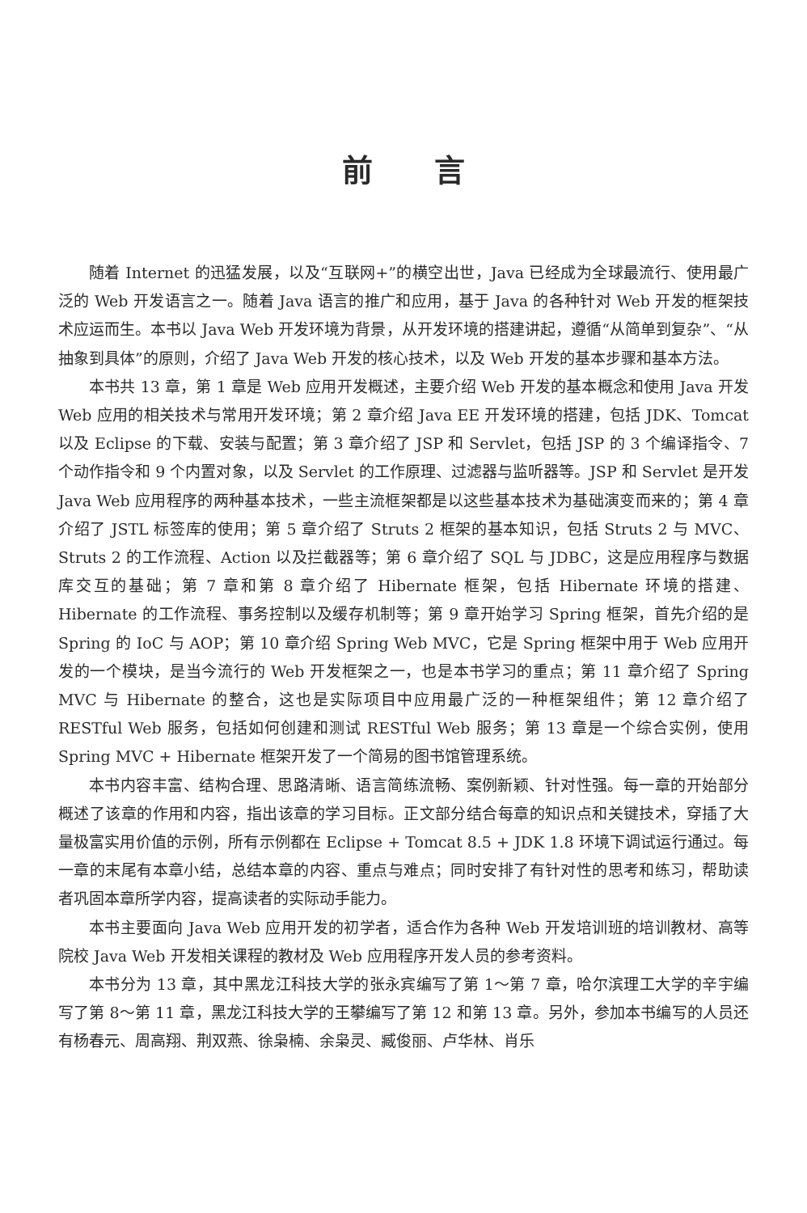前言
随着 Internet 的迅猛发展，以及“互联网+”的横空出世，Java 已经成为全球最流行、使用最广泛的 Web 开发语言之一。随着 Java 语言的推广和应用，基于 Java 的各种针对 Web 开发的框架技术应运而生。本书以 Java Web 开发环境为背景，从开发环境的搭建讲起，遵循“从简单到复杂”、“从抽象到具体”的原则，介绍了 Java Web 开发的核心技术，以及 Web 开发的基本步骤和基本方法。
本书共 13 章，第 1 章是 Web 应用开发概述，主要介绍 Web 开发的基本概念和使用 Java 开发 Web 应用的相关技术与常用开发环境；第 2 章介绍 Java EE 开发环境的搭建，包括 JDK、Tomcat 以及 Eclipse 的下载、安装与配置；第 3 章介绍了 JSP 和 Servlet，包括 JSP 的 3 个编译指令、7 个动作指令和 9 个内置对象，以及 Servlet 的工作原理、过滤器与监听器等。JSP 和 Servlet 是开发 Java Web 应用程序的两种基本技术，一些主流框架都是以这些基本技术为基础演变而来的；第 4 章介绍了 JSTL 标签库的使用；第 5 章介绍了 Struts 2 框架的基本知识，包括 Struts 2 与 MVC、Struts 2 的工作流程、Action 以及拦截器等；第 6 章介绍了 SQL 与 JDBC，这是应用程序与数据库交互的基础；第 7 章和第 8 章介绍了 Hibernate 框架，包括 Hibernate 环境的搭建、Hibernate 的工作流程、事务控制以及缓存机制等；第 9 章开始学习 Spring 框架，首先介绍的是 Spring 的 IoC 与 AOP；第 10 章介绍 Spring Web MVC，它是 Spring 框架中用于 Web 应用开发的一个模块，是当今流行的 Web 开发框架之一，也是本书学习的重点；第 11 章介绍了 Spring MVC 与 Hibernate 的整合，这也是实际项目中应用最广泛的一种框架组件；第 12 章介绍了 RESTful Web 服务，包括如何创建和测试 RESTful Web 服务；第 13 章是一个综合实例，使用 Spring MVC + Hibernate 框架开发了一个简易的图书馆管理系统。
本书内容丰富、结构合理、思路清晰、语言简练流畅、案例新颖、针对性强。每一章的开始部分概述了该章的作用和内容，指出该章的学习目标。正文部分结合每章的知识点和关键技术，穿插了大量极富实用价值的示例，所有示例都在 Eclipse + Tomcat 8.5 + JDK 1.8 环境下调试运行通过。每一章的末尾有本章小结，总结本章的内容、重点与难点；同时安排了有针对性的思考和练习，帮助读者巩固本章所学内容，提高读者的实际动手能力。
本书主要面向 Java Web 应用开发的初学者，适合作为各种 Web 开发培训班的培训教材、高等院校 Java Web 开发相关课程的教材及 Web 应用程序开发人员的参考资料。
本书分为 13 章，其中黑龙江科技大学的张永宾编写了第 1～第 7 章，哈尔滨理工大学的辛宇编写了第 8～第 11 章，黑龙江科技大学的王攀编写了第 12 和第 13 章。另外，参加本书编写的人员还有杨春元、周高翔、荆双燕、徐枭楠、余枭灵、臧俊丽、卢华林、肖乐